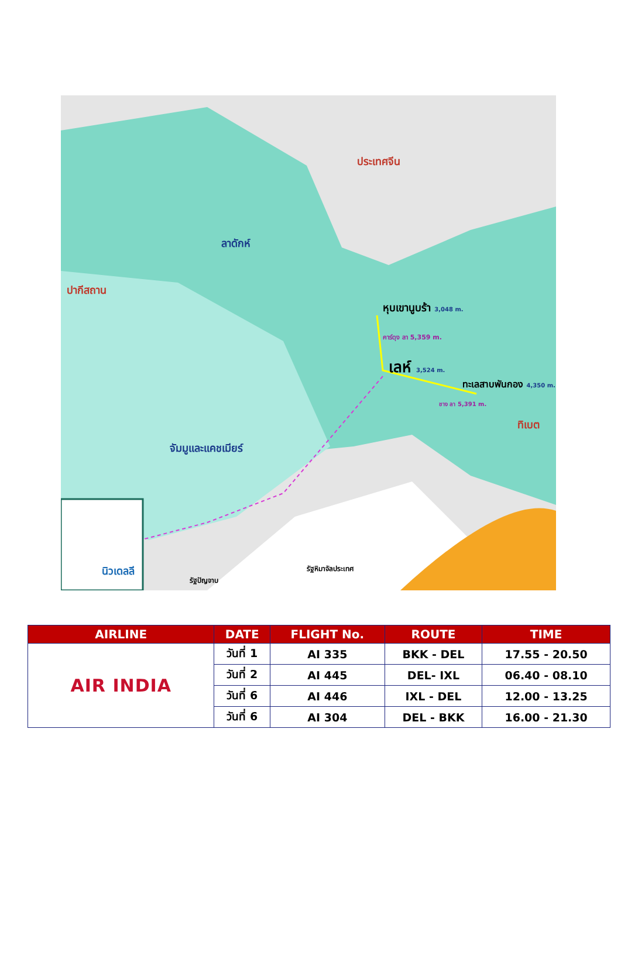ประเทศจีน
ลาดักห์
ปากีสถาน
หุบเขานูบร้า 3,048 m.
คาร์ดุง ลา 5,359 m.
เลห์ 3,524 m.
ทะเลสาบพันกอง 4,350 m.
ชาง ลา 5,391 m.
ทิเบต
จัมมูและแคชเมียร์
นิวเดลลี
รัฐปัญจาบ
รัฐหิมาจัลประเทศ
| AIRLINE | DATE | FLIGHT No. | ROUTE | TIME |
| --- | --- | --- | --- | --- |
| AIR INDIA | วันที่ 1 | AI 335 | BKK - DEL | 17.55 - 20.50 |
| | วันที่ 2 | AI 445 | DEL- IXL | 06.40 - 08.10 |
| | วันที่ 6 | AI 446 | IXL - DEL | 12.00 - 13.25 |
| | วันที่ 6 | AI 304 | DEL - BKK | 16.00 - 21.30 |